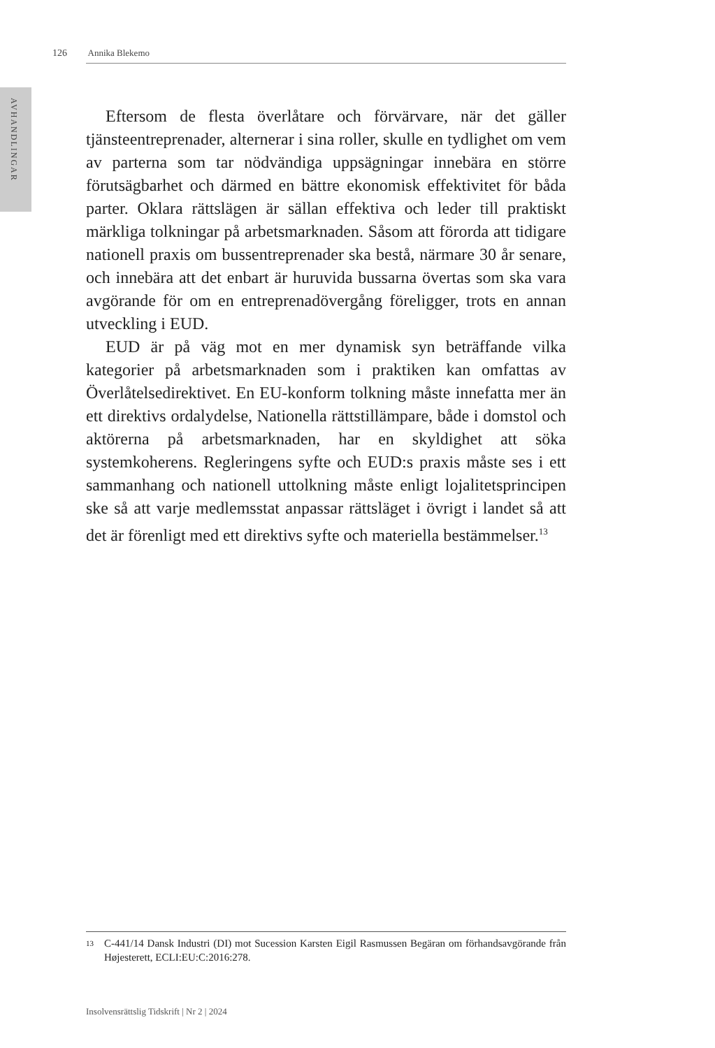126 Annika Blekemo
AVHANDLINGAR
Eftersom de flesta överlåtare och förvärvare, när det gäller tjänsteentreprenader, alternerar i sina roller, skulle en tydlighet om vem av parterna som tar nödvändiga uppsägningar innebära en större förutsägbarhet och därmed en bättre ekonomisk effektivitet för båda parter. Oklara rättslägen är sällan effektiva och leder till praktiskt märkliga tolkningar på arbetsmarknaden. Såsom att förorda att tidigare nationell praxis om bussentreprenader ska bestå, närmare 30 år senare, och innebära att det enbart är huruvida bussarna övertas som ska vara avgörande för om en entreprenadövergång föreligger, trots en annan utveckling i EUD.
EUD är på väg mot en mer dynamisk syn beträffande vilka kategorier på arbetsmarknaden som i praktiken kan omfattas av Överlåtelsedirektivet. En EU-konform tolkning måste innefatta mer än ett direktivs ordalydelse, Nationella rättstillämpare, både i domstol och aktörerna på arbetsmarknaden, har en skyldighet att söka systemkoherens. Regleringens syfte och EUD:s praxis måste ses i ett sammanhang och nationell uttolkning måste enligt lojalitetsprincipen ske så att varje medlemsstat anpassar rättsläget i övrigt i landet så att det är förenligt med ett direktivs syfte och materiella bestämmelser.<sup>13</sup>
13 C-441/14 Dansk Industri (DI) mot Sucession Karsten Eigil Rasmussen Begäran om förhandsavgörande från Højesterett, ECLI:EU:C:2016:278.
Insolvensrättslig Tidskrift | Nr 2 | 2024